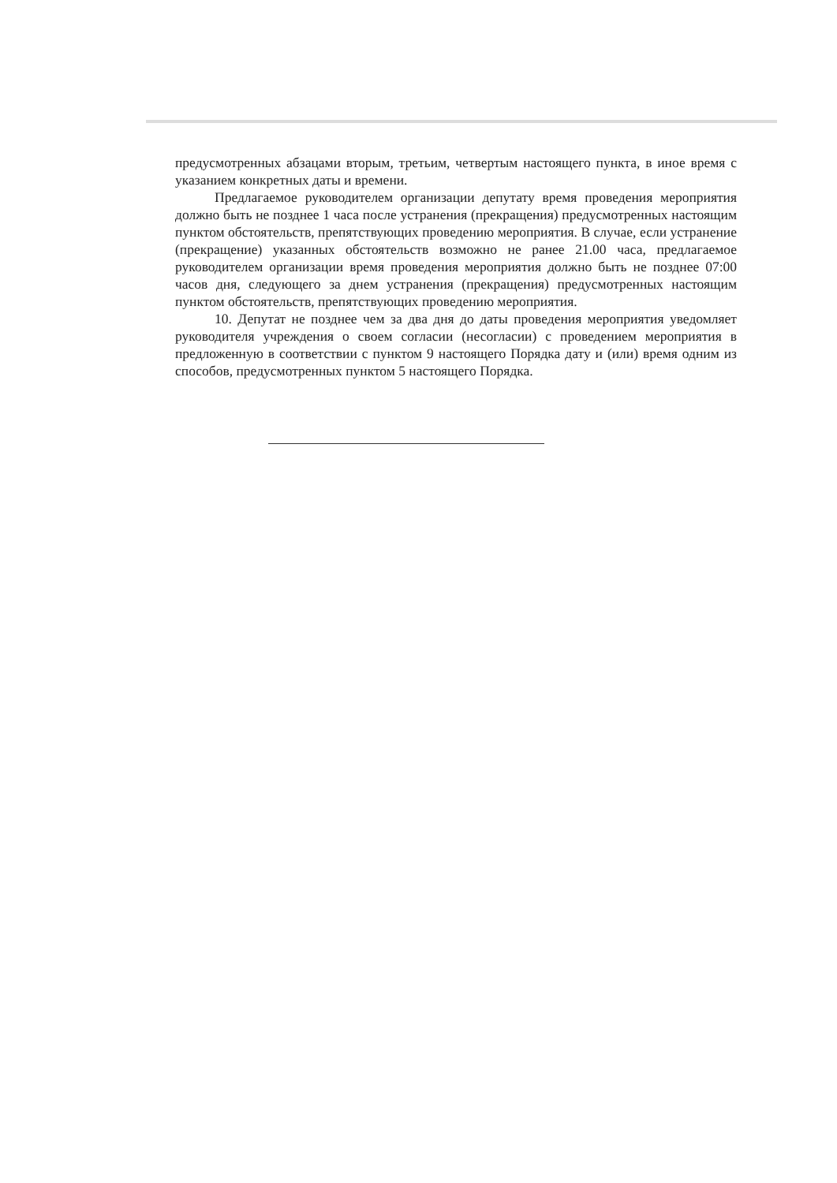предусмотренных абзацами вторым, третьим, четвертым настоящего пункта, в иное время с указанием конкретных даты и времени.
Предлагаемое руководителем организации депутату время проведения мероприятия должно быть не позднее 1 часа после устранения (прекращения) предусмотренных настоящим пунктом обстоятельств, препятствующих проведению мероприятия. В случае, если устранение (прекращение) указанных обстоятельств возможно не ранее 21.00 часа, предлагаемое руководителем организации время проведения мероприятия должно быть не позднее 07:00 часов дня, следующего за днем устранения (прекращения) предусмотренных настоящим пунктом обстоятельств, препятствующих проведению мероприятия.
10. Депутат не позднее чем за два дня до даты проведения мероприятия уведомляет руководителя учреждения о своем согласии (несогласии) с проведением мероприятия в предложенную в соответствии с пунктом 9 настоящего Порядка дату и (или) время одним из способов, предусмотренных пунктом 5 настоящего Порядка.